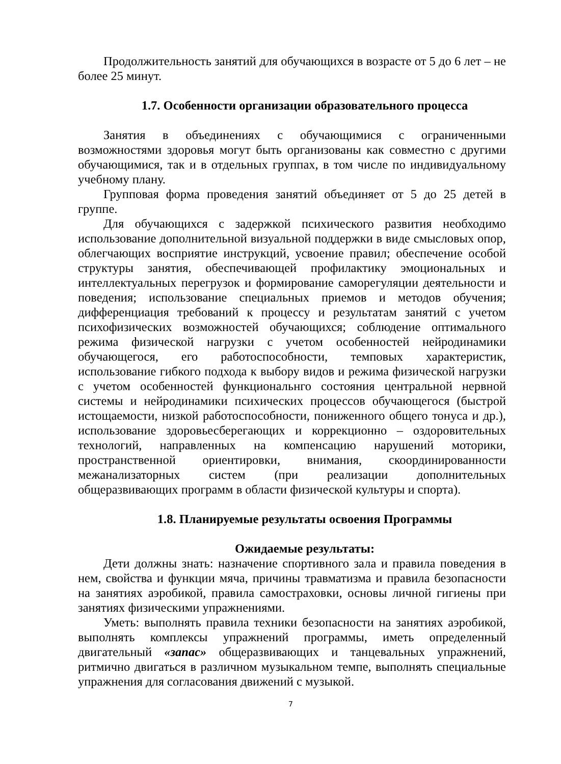Продолжительность занятий для обучающихся в возрасте от 5 до 6 лет – не более 25 минут.
1.7. Особенности организации образовательного процесса
Занятия в объединениях с обучающимися с ограниченными возможностями здоровья могут быть организованы как совместно с другими обучающимися, так и в отдельных группах, в том числе по индивидуальному учебному плану.
Групповая форма проведения занятий объединяет от 5 до 25 детей в группе.
Для обучающихся с задержкой психического развития необходимо использование дополнительной визуальной поддержки в виде смысловых опор, облегчающих восприятие инструкций, усвоение правил; обеспечение особой структуры занятия, обеспечивающей профилактику эмоциональных и интеллектуальных перегрузок и формирование саморегуляции деятельности и поведения; использование специальных приемов и методов обучения; дифференциация требований к процессу и результатам занятий с учетом психофизических возможностей обучающихся; соблюдение оптимального режима физической нагрузки с учетом особенностей нейродинамики обучающегося, его работоспособности, темповых характеристик, использование гибкого подхода к выбору видов и режима физической нагрузки с учетом особенностей функциональнго состояния центральной нервной системы и нейродинамики психических процессов обучающегося (быстрой истощаемости, низкой работоспособности, пониженного общего тонуса и др.), использование здоровьесберегающих и коррекционно – оздоровительных технологий, направленных на компенсацию нарушений моторики, пространственной ориентировки, внимания, скоординированности межанализаторных систем (при реализации дополнительных общеразвивающих программ в области физической культуры и спорта).
1.8. Планируемые результаты освоения Программы
Ожидаемые результаты:
Дети должны знать: назначение спортивного зала и правила поведения в нем, свойства и функции мяча, причины травматизма и правила безопасности на занятиях аэробикой, правила самостраховки, основы личной гигиены при занятиях физическими упражнениями.
Уметь: выполнять правила техники безопасности на занятиях аэробикой, выполнять комплексы упражнений программы, иметь определенный двигательный «запас» общеразвивающих и танцевальных упражнений, ритмично двигаться в различном музыкальном темпе, выполнять специальные упражнения для согласования движений с музыкой.
7